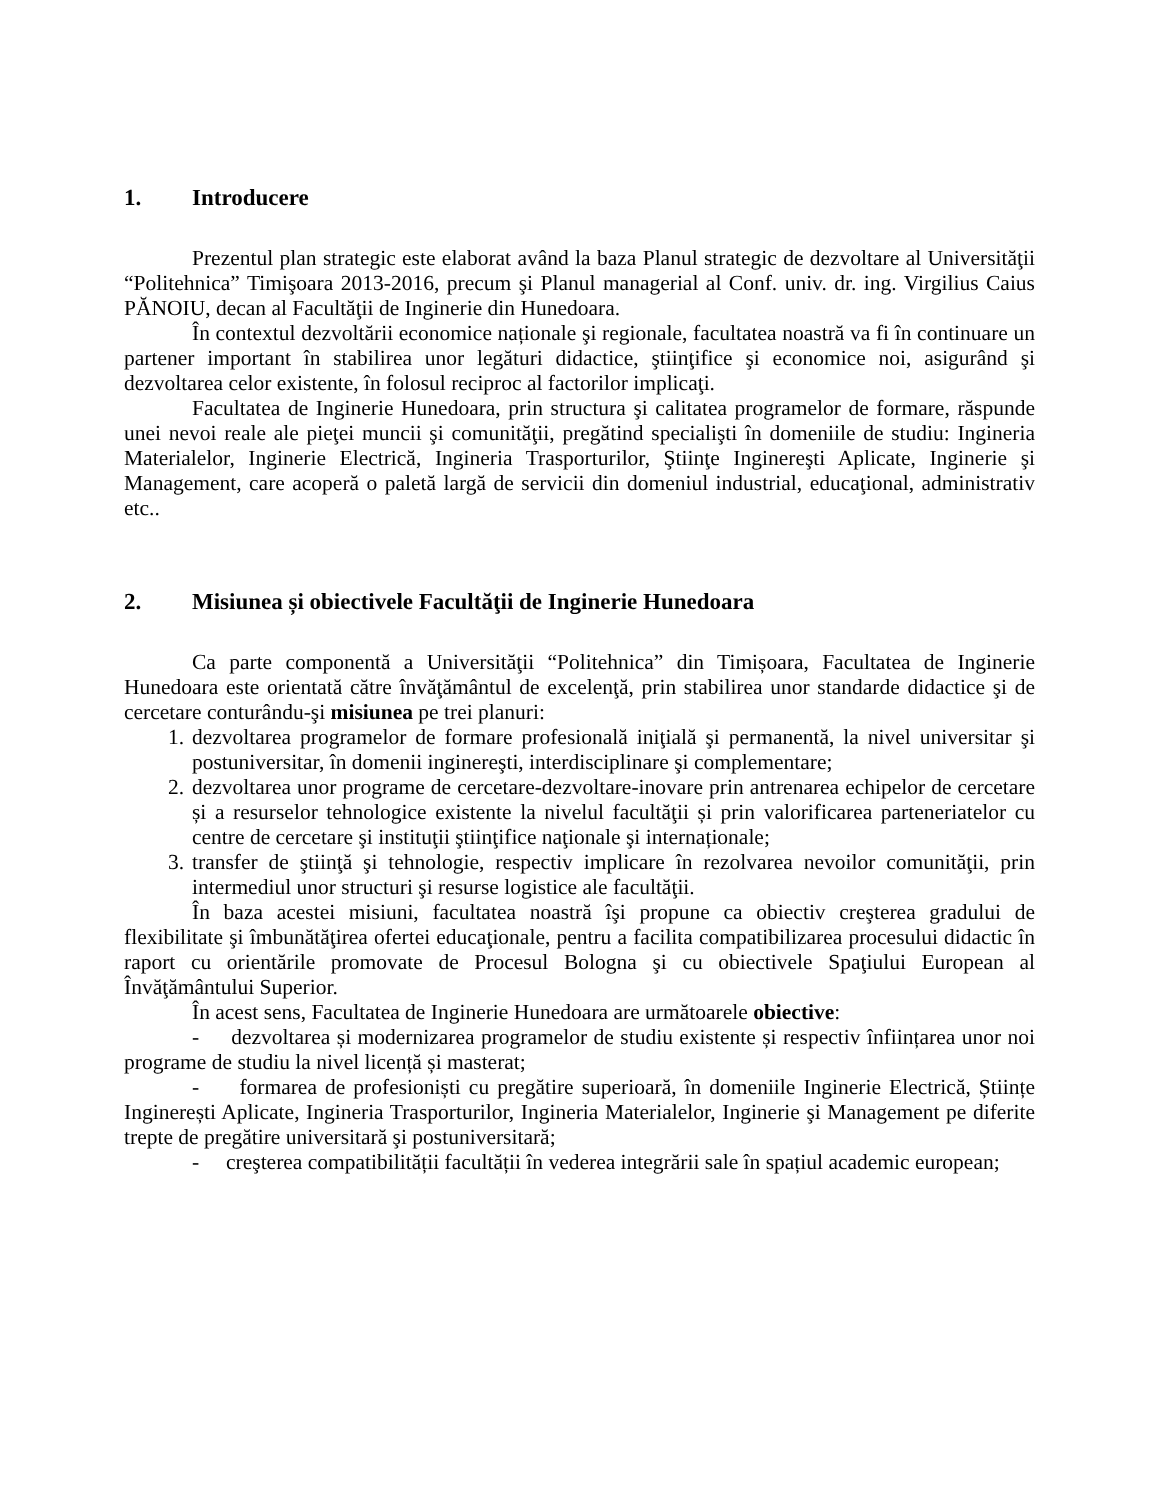1. Introducere
Prezentul plan strategic este elaborat având la baza Planul strategic de dezvoltare al Universităţii “Politehnica” Timişoara 2013-2016, precum şi Planul managerial al Conf. univ. dr. ing. Virgilius Caius PĂNOIU, decan al Facultăţii de Inginerie din Hunedoara.
În contextul dezvoltării economice naționale şi regionale, facultatea noastră va fi în continuare un partener important în stabilirea unor legături didactice, ştiinţifice şi economice noi, asigurând şi dezvoltarea celor existente, în folosul reciproc al factorilor implicaţi.
Facultatea de Inginerie Hunedoara, prin structura şi calitatea programelor de formare, răspunde unei nevoi reale ale pieţei muncii şi comunităţii, pregătind specialişti în domeniile de studiu: Ingineria Materialelor, Inginerie Electrică, Ingineria Trasporturilor, Ştiinţe Inginereşti Aplicate, Inginerie şi Management, care acoperă o paletă largă de servicii din domeniul industrial, educaţional, administrativ etc..
2. Misiunea și obiectivele Facultăţii de Inginerie Hunedoara
Ca parte componentă a Universităţii “Politehnica” din Timișoara, Facultatea de Inginerie Hunedoara este orientată către învăţământul de excelenţă, prin stabilirea unor standarde didactice şi de cercetare conturându-şi misiunea pe trei planuri:
1. dezvoltarea programelor de formare profesională iniţială şi permanentă, la nivel universitar şi postuniversitar, în domenii inginereşti, interdisciplinare şi complementare;
2. dezvoltarea unor programe de cercetare-dezvoltare-inovare prin antrenarea echipelor de cercetare și a resurselor tehnologice existente la nivelul facultăţii și prin valorificarea parteneriatelor cu centre de cercetare şi instituţii ştiinţifice naţionale şi internaționale;
3. transfer de ştiinţă şi tehnologie, respectiv implicare în rezolvarea nevoilor comunităţii, prin intermediul unor structuri şi resurse logistice ale facultăţii.
În baza acestei misiuni, facultatea noastră îşi propune ca obiectiv creşterea gradului de flexibilitate şi îmbunătăţirea ofertei educaţionale, pentru a facilita compatibilizarea procesului didactic în raport cu orientările promovate de Procesul Bologna şi cu obiectivele Spaţiului European al Învăţământului Superior.
În acest sens, Facultatea de Inginerie Hunedoara are următoarele obiective:
- dezvoltarea și modernizarea programelor de studiu existente și respectiv înființarea unor noi programe de studiu la nivel licență și masterat;
- formarea de profesioniști cu pregătire superioară, în domeniile Inginerie Electrică, Științe Inginerești Aplicate, Ingineria Trasporturilor, Ingineria Materialelor, Inginerie şi Management pe diferite trepte de pregătire universitară şi postuniversitară;
- creşterea compatibilității facultății în vederea integrării sale în spațiul academic european;